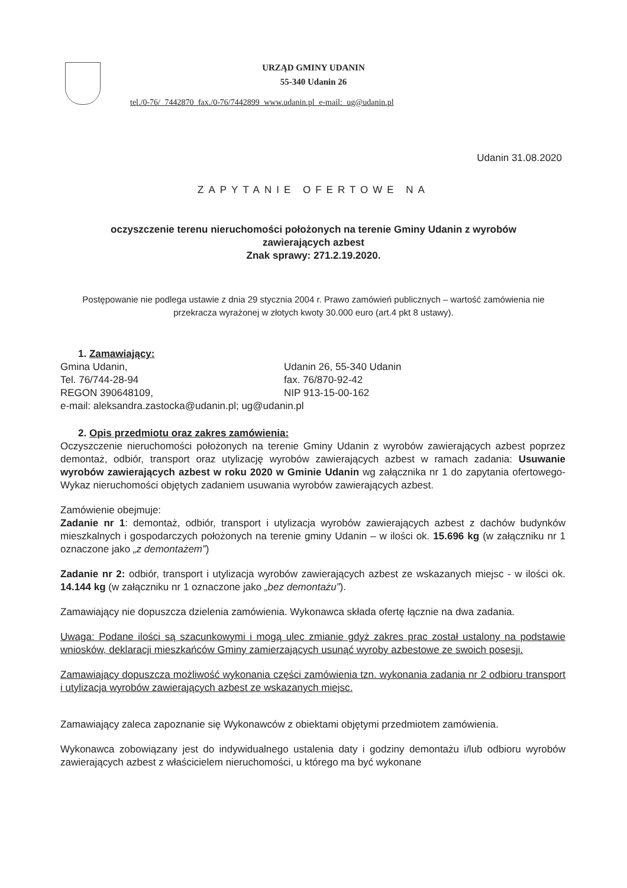URZĄD GMINY UDANIN
55-340 Udanin 26
tel./0-76/ 7442870 fax./0-76/7442899 www.udanin.pl e-mail: ug@udanin.pl
Udanin 31.08.2020
ZAPYTANIE OFERTOWE NA
oczyszczenie terenu nieruchomości położonych na terenie Gminy Udanin z wyrobów
zawierających azbest
Znak sprawy: 271.2.19.2020.
Postępowanie nie podlega ustawie z dnia 29 stycznia 2004 r. Prawo zamówień publicznych – wartość zamówienia nie przekracza wyrażonej w złotych kwoty 30.000 euro (art.4 pkt 8 ustawy).
1. Zamawiający:
Gmina Udanin,
Tel. 76/744-28-94
REGON 390648109,
Udanin 26, 55-340 Udanin
fax. 76/870-92-42
NIP 913-15-00-162
e-mail: aleksandra.zastocka@udanin.pl; ug@udanin.pl
2. Opis przedmiotu oraz zakres zamówienia:
Oczyszczenie nieruchomości położonych na terenie Gminy Udanin z wyrobów zawierających azbest poprzez demontaż, odbiór, transport oraz utylizację wyrobów zawierających azbest w ramach zadania: Usuwanie wyrobów zawierających azbest w roku 2020 w Gminie Udanin wg załącznika nr 1 do zapytania ofertowego- Wykaz nieruchomości objętych zadaniem usuwania wyrobów zawierających azbest.
Zamówienie obejmuje:
Zadanie nr 1: demontaż, odbiór, transport i utylizacja wyrobów zawierających azbest z dachów budynków mieszkalnych i gospodarczych położonych na terenie gminy Udanin – w ilości ok. 15.696 kg (w załączniku nr 1 oznaczone jako „z demontażem”)
Zadanie nr 2: odbiór, transport i utylizacja wyrobów zawierających azbest ze wskazanych miejsc - w ilości ok. 14.144 kg (w załączniku nr 1 oznaczone jako „bez demontażu”).
Zamawiający nie dopuszcza dzielenia zamówienia. Wykonawca składa ofertę łącznie na dwa zadania.
Uwaga: Podane ilości są szacunkowymi i mogą ulec zmianie gdyż zakres prac został ustalony na podstawie wniosków, deklaracji mieszkańców Gminy zamierzających usunąć wyroby azbestowe ze swoich posesji.
Zamawiający dopuszcza możliwość wykonania części zamówienia tzn. wykonania zadania nr 2 odbioru transport i utylizacja wyrobów zawierających azbest ze wskazanych miejsc.
Zamawiający zaleca zapoznanie się Wykonawców z obiektami objętymi przedmiotem zamówienia.
Wykonawca zobowiązany jest do indywidualnego ustalenia daty i godziny demontażu i/lub odbioru wyrobów zawierających azbest z właścicielem nieruchomości, u którego ma być wykonane